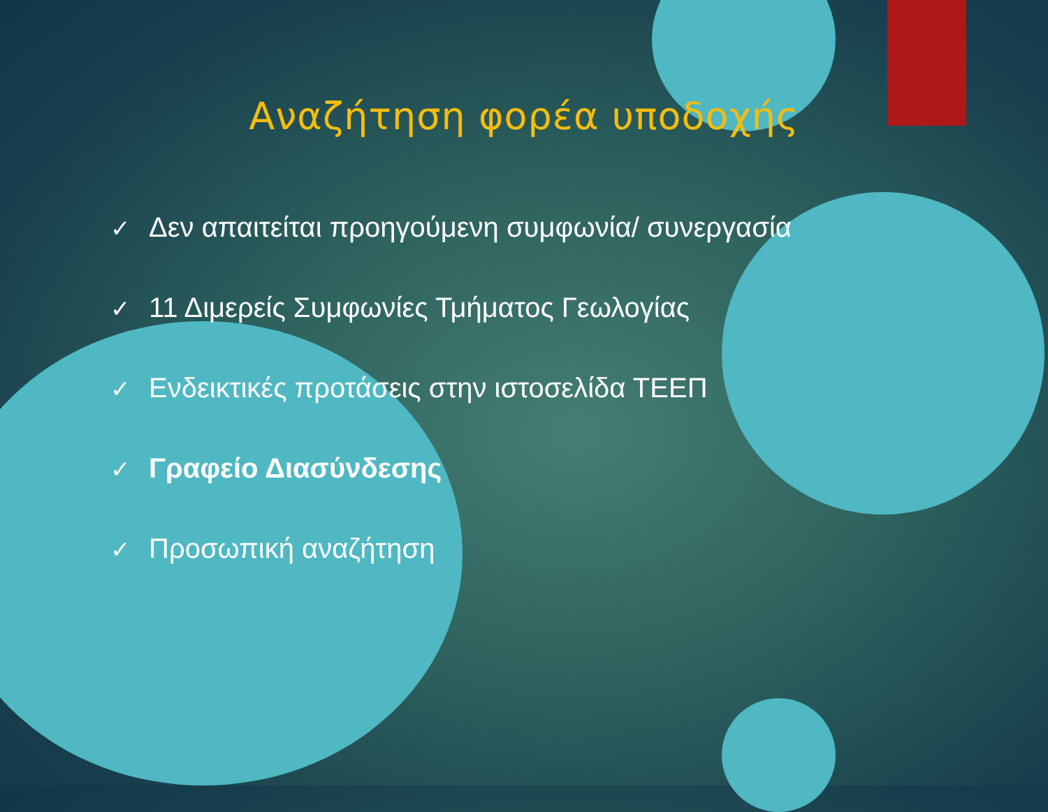Αναζήτηση φορέα υποδοχής
✓ Δεν απαιτείται προηγούμενη συμφωνία/ συνεργασία
✓ 11 Διμερείς Συμφωνίες Τμήματος Γεωλογίας
✓ Ενδεικτικές προτάσεις στην ιστοσελίδα ΤΕΕΠ
✓ Γραφείο Διασύνδεσης
✓ Προσωπική αναζήτηση